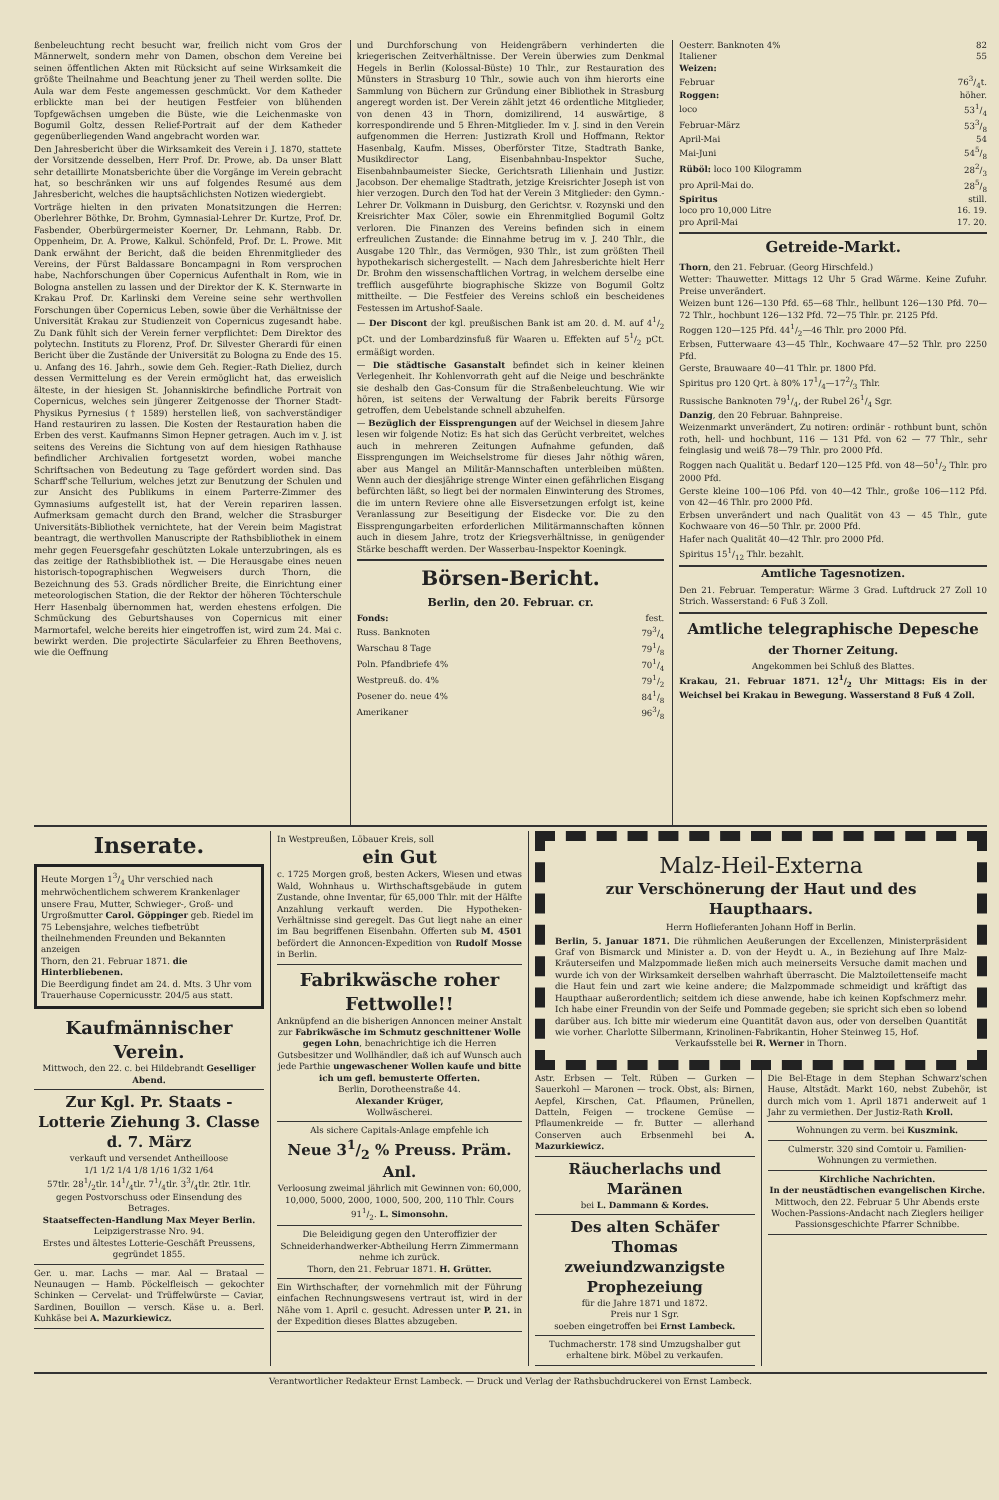ßenbeleuchtung recht besucht war, freilich nicht vom Gros der Männerwelt, sondern mehr von Damen, obschon dem Vereine bei seinen öffentlichen Akten mit Rücksicht auf seine Wirksamkeit die größte Theilnahme und Beachtung jener zu Theil werden sollte. Die Aula war dem Feste angemessen geschmückt. Vor dem Katheder erblickte man bei der heutigen Festfeier von blühenden Topfgewächsen umgeben die Büste, wie die Leichenmaske von Bogumil Goltz, dessen Relief-Portrait auf der dem Katheder gegenüberliegenden Wand angebracht worden war.
Den Jahresbericht über die Wirksamkeit des Verein i J. 1870, stattete der Vorsitzende desselben, Herr Prof. Dr. Prowe, ab. Da unser Blatt sehr detaillirte Monatsberichte über die Vorgänge im Verein gebracht hat, so beschränken wir uns auf folgendes Resumé aus dem Jahresbericht, welches die hauptsächlichsten Notizen wiedergiebt.
Vorträge hielten in den privaten Monatsitzungen die Herren: Oberlehrer Böthke, Dr. Brohm, Gymnasial-Lehrer Dr. Kurtze, Prof. Dr. Fasbender, Oberbürgermeister Koerner, Dr. Lehmann, Rabb. Dr. Oppenheim, Dr. A. Prowe, Kalkul. Schönfeld, Prof. Dr. L. Prowe. Mit Dank erwähnt der Bericht, daß die beiden Ehrenmitglieder des Vereins, der Fürst Baldassare Boncampagni in Rom versprochen habe, Nachforschungen über Copernicus Aufenthalt in Rom, wie in Bologna anstellen zu lassen und der Direktor der K. K. Sternwarte in Krakau Prof. Dr. Karlinski dem Vereine seine sehr werthvollen Forschungen über Copernicus Leben, sowie über die Verhältnisse der Universität Krakau zur Studienzeit von Copernicus zugesandt habe. Zu Dank fühlt sich der Verein ferner verpflichtet: Dem Direktor des polytechn. Instituts zu Florenz, Prof. Dr. Silvester Gherardi für einen Bericht über die Zustände der Universität zu Bologna zu Ende des 15. u. Anfang des 16. Jahrh., sowie dem Geh. Regier.-Rath Dieliez, durch dessen Vermittelung es der Verein ermöglicht hat, das erweislich älteste, in der hiesigen St. Johanniskirche befindliche Portrait von Copernicus, welches sein jüngerer Zeitgenosse der Thorner Stadt-Physikus Pyrnesius († 1589) herstellen ließ, von sachverständiger Hand restauriren zu lassen. Die Kosten der Restauration haben die Erben des verst. Kaufmanns Simon Hepner getragen. Auch im v. J. ist seitens des Vereins die Sichtung von auf dem hiesigen Rathhause befindlicher Archivalien fortgesetzt worden, wobei manche Schriftsachen von Bedeutung zu Tage gefördert worden sind. Das Scharff'sche Tellurium, welches jetzt zur Benutzung der Schulen und zur Ansicht des Publikums in einem Parterre-Zimmer des Gymnasiums aufgestellt ist, hat der Verein repariren lassen. Aufmerksam gemacht durch den Brand, welcher die Strasburger Universitäts-Bibliothek vernichtete, hat der Verein beim Magistrat beantragt, die werthvollen Manuscripte der Rathsbibliothek in einem mehr gegen Feuersgefahr geschützten Lokale unterzubringen, als es das zeitige der Rathsbibliothek ist. — Die Herausgabe eines neuen historisch-topographischen Wegweisers durch Thorn, die Bezeichnung des 53. Grads nördlicher Breite, die Einrichtung einer meteorologischen Station, die der Rektor der höheren Töchterschule Herr Hasenbalg übernommen hat, werden ehestens erfolgen. Die Schmückung des Geburtshauses von Copernicus mit einer Marmortafel, welche bereits hier eingetroffen ist, wird zum 24. Mai c. bewirkt werden. Die projectirte Säcularfeier zu Ehren Beethovens, wie die Oeffnung
und Durchforschung von Heidengräbern verhinderten die kriegerischen Zeitverhältnisse. Der Verein überwies zum Denkmal Hegels in Berlin (Kolossal-Büste) 10 Thlr., zur Restauration des Münsters in Strasburg 10 Thlr., sowie auch von ihm hierorts eine Sammlung von Büchern zur Gründung einer Bibliothek in Strasburg angeregt worden ist. Der Verein zählt jetzt 46 ordentliche Mitglieder, von denen 43 in Thorn, domizilirend, 14 auswärtige, 8 korrespondirende und 5 Ehren-Mitglieder. Im v. J. sind in den Verein aufgenommen die Herren: Justizrath Kroll und Hoffmann, Rektor Hasenbalg, Kaufm. Misses, Oberförster Titze, Stadtrath Banke, Musikdirector Lang, Eisenbahnbau-Inspektor Suche, Eisenbahnbaumeister Siecke, Gerichtsrath Lilienhain und Justizr. Jacobson. Der ehemalige Stadtrath, jetzige Kreisrichter Joseph ist von hier verzogen. Durch den Tod hat der Verein 3 Mitglieder: den Gymn.-Lehrer Dr. Volkmann in Duisburg, den Gerichtsr. v. Rozynski und den Kreisrichter Max Cöler, sowie ein Ehrenmitglied Bogumil Goltz verloren. Die Finanzen des Vereins befinden sich in einem erfreulichen Zustande: die Einnahme betrug im v. J. 240 Thlr., die Ausgabe 120 Thlr., das Vermögen, 930 Thlr., ist zum größten Theil hypothekarisch sichergestellt. — Nach dem Jahresberichte hielt Herr Dr. Brohm den wissenschaftlichen Vortrag, in welchem derselbe eine trefflich ausgeführte biographische Skizze von Bogumil Goltz mittheilte. — Die Festfeier des Vereins schloß ein bescheidenes Festessen im Artushof-Saale.
— Der Discont der kgl. preußischen Bank ist am 20. d. M. auf 41/2 pCt. und der Lombardzinsfuß für Waaren u. Effekten auf 51/2 pCt. ermäßigt worden.
— Die städtische Gasanstalt befindet sich in keiner kleinen Verlegenheit. Ihr Kohlenvorrath geht auf die Neige und beschränkte sie deshalb den Gas-Consum für die Straßenbeleuchtung. Wie wir hören, ist seitens der Verwaltung der Fabrik bereits Fürsorge getroffen, dem Uebelstande schnell abzuhelfen.
— Bezüglich der Eissprengungen auf der Weichsel in diesem Jahre lesen wir folgende Notiz: Es hat sich das Gerücht verbreitet, welches auch in mehreren Zeitungen Aufnahme gefunden, daß Eissprengungen im Weichselstrome für dieses Jahr nöthig wären, aber aus Mangel an Militär-Mannschaften unterbleiben müßten. Wenn auch der diesjährige strenge Winter einen gefährlichen Eisgang befürchten läßt, so liegt bei der normalen Einwinterung des Stromes, die im untern Reviere ohne alle Eisversetzungen erfolgt ist, keine Veranlassung zur Beseitigung der Eisdecke vor. Die zu den Eissprengungarbeiten erforderlichen Militärmannschaften können auch in diesem Jahre, trotz der Kriegsverhältnisse, in genügender Stärke beschafft werden. Der Wasserbau-Inspektor Koeningk.
Börsen-Bericht.
Berlin, den 20. Februar. cr.
| Fonds: | fest. |
| Russ. Banknoten | 793/4 |
| Warschau 8 Tage | 791/8 |
| Poln. Pfandbriefe 4% | 701/4 |
| Westpreuß. do. 4% | 791/2 |
| Posener do. neue 4% | 841/8 |
| Amerikaner | 963/8 |
| Oesterr. Banknoten 4% | 82 |
| Italiener | 55 |
| Weizen: | |
| Februar | 763/4t. |
| Roggen: | höher. |
| loco | 531/4 |
| Februar-März | 533/8 |
| April-Mai | 54 |
| Mai-Juni | 545/8 |
| Rüböl: loco 100 Kilogramm | 282/3 |
| pro April-Mai do. | 285/8 |
| Spiritus | still. |
| loco pro 10,000 Litre | 16. 19. |
| pro April-Mai | 17. 20. |
Getreide-Markt.
Thorn, den 21. Februar. (Georg Hirschfeld.)
Wetter: Thauwetter. Mittags 12 Uhr 5 Grad Wärme. Keine Zufuhr. Preise unverändert.
Weizen bunt 126—130 Pfd. 65—68 Thlr., hellbunt 126—130 Pfd. 70—72 Thlr., hochbunt 126—132 Pfd. 72—75 Thlr. pr. 2125 Pfd.
Roggen 120—125 Pfd. 441/2—46 Thlr. pro 2000 Pfd.
Erbsen, Futterwaare 43—45 Thlr., Kochwaare 47—52 Thlr. pro 2250 Pfd.
Gerste, Brauwaare 40—41 Thlr. pr. 1800 Pfd.
Spiritus pro 120 Qrt. à 80% 171/4—172/3 Thlr.
Russische Banknoten 791/4, der Rubel 261/4 Sgr.
Danzig, den 20 Februar. Bahnpreise.
Weizenmarkt unverändert, Zu notiren: ordinär - rothbunt bunt, schön roth, hell- und hochbunt, 116 — 131 Pfd. von 62 — 77 Thlr., sehr feinglasig und weiß 78—79 Thlr. pro 2000 Pfd.
Roggen nach Qualität u. Bedarf 120—125 Pfd. von 48—501/2 Thlr. pro 2000 Pfd.
Gerste kleine 100—106 Pfd. von 40—42 Thlr., große 106—112 Pfd. von 42—46 Thlr. pro 2000 Pfd.
Erbsen unverändert und nach Qualität von 43 — 45 Thlr., gute Kochwaare von 46—50 Thlr. pr. 2000 Pfd.
Hafer nach Qualität 40—42 Thlr. pro 2000 Pfd.
Spiritus 151/12 Thlr. bezahlt.
Amtliche Tagesnotizen.
Den 21. Februar. Temperatur: Wärme 3 Grad. Luftdruck 27 Zoll 10 Strich. Wasserstand: 6 Fuß 3 Zoll.
Amtliche telegraphische Depesche
der Thorner Zeitung.
Angekommen bei Schluß des Blattes.
Krakau, 21. Februar 1871. 121/2 Uhr Mittags: Eis in der Weichsel bei Krakau in Bewegung. Wasserstand 8 Fuß 4 Zoll.
Inserate.
Heute Morgen 13/4 Uhr verschied nach mehrwöchentlichem schwerem Krankenlager unsere Frau, Mutter, Schwieger-, Groß- und Urgroßmutter Carol. Göppinger geb. Riedel im 75 Lebensjahre, welches tiefbetrübt theilnehmenden Freunden und Bekannten anzeigen
Thorn, den 21. Februar 1871. die Hinterbliebenen.
Die Beerdigung findet am 24. d. Mts. 3 Uhr vom Trauerhause Copernicusstr. 204/5 aus statt.
Kaufmännischer Verein.
Mittwoch, den 22. c. bei Hildebrandt Geselliger Abend.
Zur Kgl. Pr. Staats - Lotterie Ziehung 3. Classe d. 7. März
verkauft und versendet Antheilloose
1/1 1/2 1/4 1/8 1/16 1/32 1/64
57tlr. 281/2tlr. 141/4tlr. 71/4tlr. 33/4tlr. 2tlr. 1tlr.
gegen Postvorschuss oder Einsendung des Betrages.
Staatseffecten-Handlung Max Meyer Berlin. Leipzigerstrasse Nro. 94.
Erstes und ältestes Lotterie-Geschäft Preussens, gegründet 1855.
Ger. u. mar. Lachs — mar. Aal — Brataal — Neunaugen — Hamb. Pöckelfleisch — gekochter Schinken — Cervelat- und Trüffelwürste — Caviar, Sardinen, Bouillon — versch. Käse u. a. Berl. Kuhkäse bei A. Mazurkiewicz.
In Westpreußen, Löbauer Kreis, soll
ein Gut
c. 1725 Morgen groß, besten Ackers, Wiesen und etwas Wald, Wohnhaus u. Wirthschaftsgebäude in gutem Zustande, ohne Inventar, für 65,000 Thlr. mit der Hälfte Anzahlung verkauft werden. Die Hypotheken-Verhältnisse sind geregelt. Das Gut liegt nahe an einer im Bau begriffenen Eisenbahn. Offerten sub M. 4501 befördert die Annoncen-Expedition von Rudolf Mosse in Berlin.
Fabrikwäsche roher Fettwolle!!
Anknüpfend an die bisherigen Annoncen meiner Anstalt zur Fabrikwäsche im Schmutz geschnittener Wolle gegen Lohn, benachrichtige ich die Herren Gutsbesitzer und Wollhändler, daß ich auf Wunsch auch jede Parthie ungewaschener Wollen kaufe und bitte ich um gefl. bemusterte Offerten.
Berlin, Dorotheenstraße 44.
Alexander Krüger,
Wollwäscherei.
Als sichere Capitals-Anlage empfehle ich
Neue 31/2 % Preuss. Präm. Anl.
Verloosung zweimal jährlich mit Gewinnen von: 60,000, 10,000, 5000, 2000, 1000, 500, 200, 110 Thlr. Cours 911/2. L. Simonsohn.
Die Beleidigung gegen den Unteroffizier der Schneiderhandwerker-Abtheilung Herrn Zimmermann nehme ich zurück.
Thorn, den 21. Februar 1871. H. Grütter.
Ein Wirthschafter, der vornehmlich mit der Führung einfachen Rechnungswesens vertraut ist, wird in der Nähe vom 1. April c. gesucht. Adressen unter P. 21. in der Expedition dieses Blattes abzugeben.
Malz-Heil-Externa
zur Verschönerung der Haut und des Haupthaars.
Herrn Hoflieferanten Johann Hoff in Berlin.
Berlin, 5. Januar 1871. Die rühmlichen Aeußerungen der Excellenzen, Ministerpräsident Graf von Bismarck und Minister a. D. von der Heydt u. A., in Beziehung auf Ihre Malz-Kräuterseifen und Malzpommade ließen mich auch meinerseits Versuche damit machen und wurde ich von der Wirksamkeit derselben wahrhaft überrascht. Die Malztoilettenseife macht die Haut fein und zart wie keine andere; die Malzpommade schmeidigt und kräftigt das Haupthaar außerordentlich; seitdem ich diese anwende, habe ich keinen Kopfschmerz mehr. Ich habe einer Freundin von der Seife und Pommade gegeben; sie spricht sich eben so lobend darüber aus. Ich bitte mir wiederum eine Quantität davon aus, oder von derselben Quantität wie vorher. Charlotte Silbermann, Krinolinen-Fabrikantin, Hoher Steinweg 15, Hof.
Verkaufsstelle bei R. Werner in Thorn.
Astr. Erbsen — Telt. Rüben — Gurken — Sauerkohl — Maronen — trock. Obst, als: Birnen, Aepfel, Kirschen, Cat. Pflaumen, Prünellen, Datteln, Feigen — trockene Gemüse — Pflaumenkreide — fr. Butter — allerhand Conserven auch Erbsenmehl bei A. Mazurkiewicz.
Räucherlachs und Maränen
bei L. Dammann & Kordes.
Des alten Schäfer Thomas zweiundzwanzigste Prophezeiung
für die Jahre 1871 und 1872.
Preis nur 1 Sgr.
soeben eingetroffen bei Ernst Lambeck.
Tuchmacherstr. 178 sind Umzugshalber gut erhaltene birk. Möbel zu verkaufen.
Die Bel-Etage in dem Stephan Schwarz'schen Hause, Altstädt. Markt 160, nebst Zubehör, ist durch mich vom 1. April 1871 anderweit auf 1 Jahr zu vermiethen. Der Justiz-Rath Kroll.
Wohnungen zu verm. bei Kuszmink.
Culmerstr. 320 sind Comtoir u. Familien-Wohnungen zu vermiethen.
Kirchliche Nachrichten.
In der neustädtischen evangelischen Kirche.
Mittwoch, den 22. Februar 5 Uhr Abends erste Wochen-Passions-Andacht nach Zieglers heiliger Passionsgeschichte Pfarrer Schnibbe.
Verantwortlicher Redakteur Ernst Lambeck. — Druck und Verlag der Rathsbuchdruckerei von Ernst Lambeck.